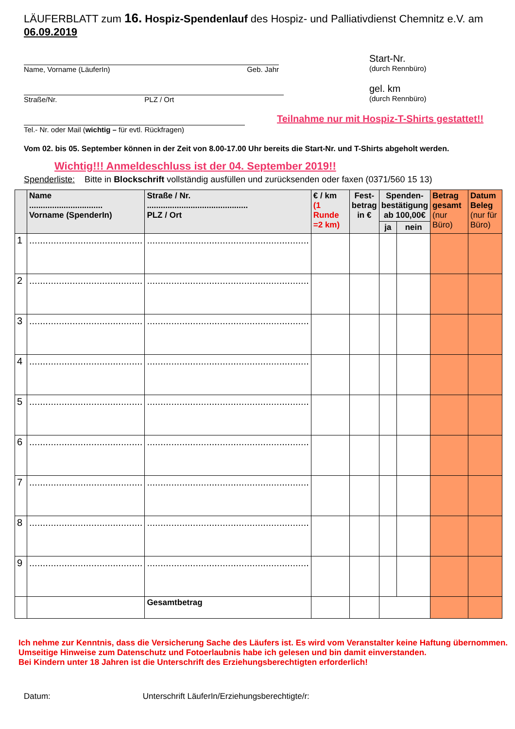LÄUFERBLATT zum 16. Hospiz-Spendenlauf des Hospiz- und Palliativdienst Chemnitz e.V. am 06.09.2019
Name, Vorname (LäuferIn) Geb. Jahr
Start-Nr.
(durch Rennbüro)
Straße/Nr. PLZ / Ort
gel. km
(durch Rennbüro)
Tel.- Nr. oder Mail (wichtig – für evtl. Rückfragen)
Teilnahme nur mit Hospiz-T-Shirts gestattet!!
Vom 02. bis 05. September können in der Zeit von 8.00-17.00 Uhr bereits die Start-Nr. und T-Shirts abgeholt werden.
Wichtig!!! Anmeldeschluss ist der 04. September 2019!!
Spenderliste: Bitte in Blockschrift vollständig ausfüllen und zurücksenden oder faxen (0371/560 15 13)
| | Name ................................ Vorname (SpenderIn) | Straße / Nr. ............................................ PLZ / Ort | € / km (1 Runde =2 km) | Fest- betrag in € | Spenden- bestätigung ab 100,00€ | | Betrag gesamt (nur Büro) | Datum Beleg (nur für Büro) |
| --- | --- | --- | --- | --- | --- | --- | --- | --- |
| | | | | | ja | nein | | |
| 1 | .......................................... | ............................................................ | | | | | | |
| 2 | .......................................... | ............................................................ | | | | | | |
| 3 | .......................................... | ............................................................ | | | | | | |
| 4 | .......................................... | ............................................................ | | | | | | |
| 5 | .......................................... | ............................................................ | | | | | | |
| 6 | .......................................... | ............................................................ | | | | | | |
| 7 | .......................................... | ............................................................ | | | | | | |
| 8 | .......................................... | ............................................................ | | | | | | |
| 9 | .......................................... | ............................................................ | | | | | | |
| | | Gesamtbetrag | | | | | | |
Ich nehme zur Kenntnis, dass die Versicherung Sache des Läufers ist. Es wird vom Veranstalter keine Haftung übernommen.
Umseitige Hinweise zum Datenschutz und Fotoerlaubnis habe ich gelesen und bin damit einverstanden.
Bei Kindern unter 18 Jahren ist die Unterschrift des Erziehungsberechtigten erforderlich!
Datum: Unterschrift LäuferIn/Erziehungsberechtigte/r: